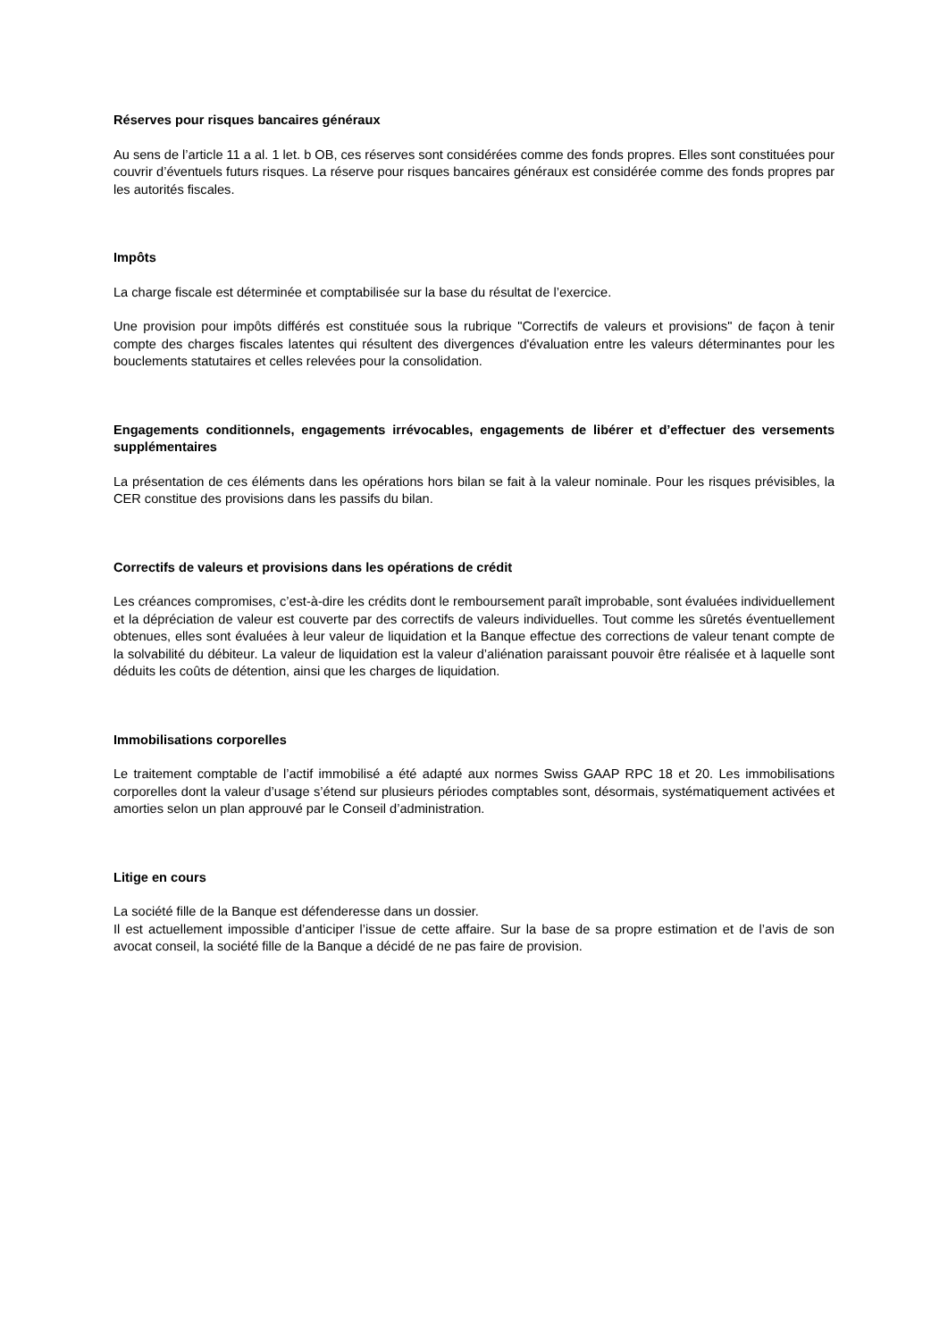Réserves pour risques bancaires généraux
Au sens de l’article 11 a al. 1 let. b OB, ces réserves sont considérées comme des fonds propres. Elles sont constituées pour couvrir d’éventuels futurs risques. La réserve pour risques bancaires généraux est considérée comme des fonds propres par les autorités fiscales.
Impôts
La charge fiscale est déterminée et comptabilisée sur la base du résultat de l’exercice.
Une provision pour impôts différés est constituée sous la rubrique "Correctifs de valeurs et provisions" de façon à tenir compte des charges fiscales latentes qui résultent des divergences d'évaluation entre les valeurs déterminantes pour les bouclements statutaires et celles relevées pour la consolidation.
Engagements conditionnels, engagements irrévocables, engagements de libérer et d’effectuer des versements supplémentaires
La présentation de ces éléments dans les opérations hors bilan se fait à la valeur nominale. Pour les risques prévisibles, la CER constitue des provisions dans les passifs du bilan.
Correctifs de valeurs et provisions dans les opérations de crédit
Les créances compromises, c’est-à-dire les crédits dont le remboursement paraît improbable, sont évaluées individuellement et la dépréciation de valeur est couverte par des correctifs de valeurs individuelles. Tout comme les sûretés éventuellement obtenues, elles sont évaluées à leur valeur de liquidation et la Banque effectue des corrections de valeur tenant compte de la solvabilité du débiteur. La valeur de liquidation est la valeur d’aliénation paraissant pouvoir être réalisée et à laquelle sont déduits les coûts de détention, ainsi que les charges de liquidation.
Immobilisations corporelles
Le traitement comptable de l’actif immobilisé a été adapté aux normes Swiss GAAP RPC 18 et 20. Les immobilisations corporelles dont la valeur d’usage s’étend sur plusieurs périodes comptables sont, désormais, systématiquement activées et amorties selon un plan approuvé par le Conseil d’administration.
Litige en cours
La société fille de la Banque est défenderesse dans un dossier.
Il est actuellement impossible d’anticiper l’issue de cette affaire. Sur la base de sa propre estimation et de l’avis de son avocat conseil, la société fille de la Banque a décidé de ne pas faire de provision.